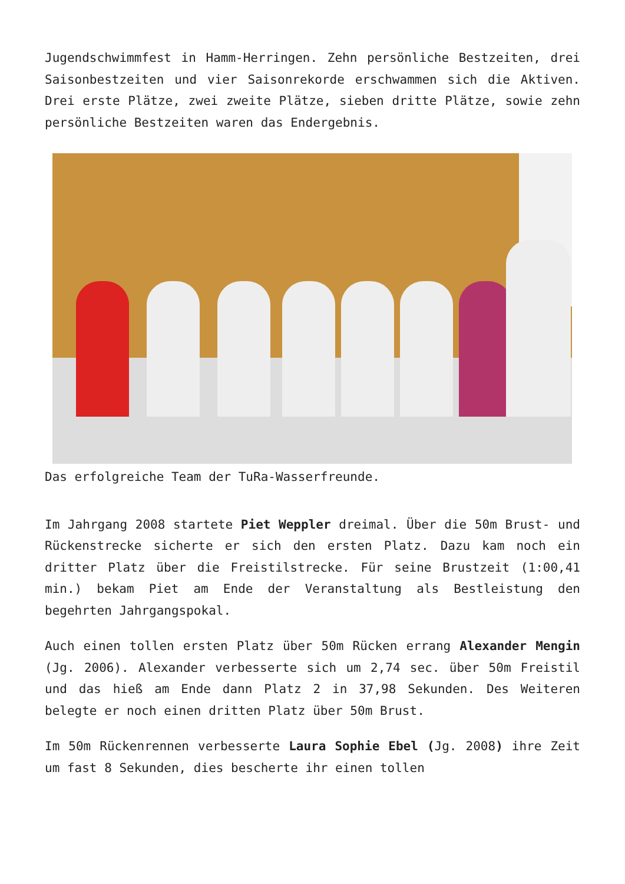Jugendschwimmfest in Hamm-Herringen. Zehn persönliche Bestzeiten, drei Saisonbestzeiten und vier Saisonrekorde erschwammen sich die Aktiven. Drei erste Plätze, zwei zweite Plätze, sieben dritte Plätze, sowie zehn persönliche Bestzeiten waren das Endergebnis.
Das erfolgreiche Team der TuRa-Wasserfreunde.
Im Jahrgang 2008 startete Piet Weppler dreimal. Über die 50m Brust- und Rückenstrecke sicherte er sich den ersten Platz. Dazu kam noch ein dritter Platz über die Freistilstrecke. Für seine Brustzeit (1:00,41 min.) bekam Piet am Ende der Veranstaltung als Bestleistung den begehrten Jahrgangspokal.
Auch einen tollen ersten Platz über 50m Rücken errang Alexander Mengin (Jg. 2006). Alexander verbesserte sich um 2,74 sec. über 50m Freistil und das hieß am Ende dann Platz 2 in 37,98 Sekunden. Des Weiteren belegte er noch einen dritten Platz über 50m Brust.
Im 50m Rückenrennen verbesserte Laura Sophie Ebel (Jg. 2008) ihre Zeit um fast 8 Sekunden, dies bescherte ihr einen tollen